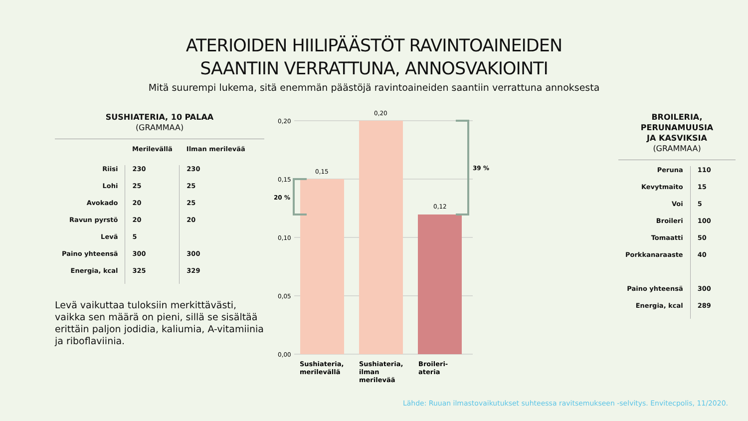ATERIOIDEN HIILIPÄÄSTÖT RAVINTOAINEIDEN
SAANTIIN VERRATTUNA, ANNOSVAKIOINTI
Mitä suurempi lukema, sitä enemmän päästöjä ravintoaineiden saantiin verrattuna annoksesta
SUSHIATERIA, 10 PALAA
(GRAMMAA)
| | Merilevällä | Ilman merilevää |
| --- | --- | --- |
| Riisi | 230 | 230 |
| Lohi | 25 | 25 |
| Avokado | 20 | 25 |
| Ravun pyrstö | 20 | 20 |
| Levä | 5 | |
| Paino yhteensä | 300 | 300 |
| Energia, kcal | 325 | 329 |
Levä vaikuttaa tuloksiin merkittävästi, vaikka sen määrä on pieni, sillä se sisältää erittäin paljon jodidia, kaliumia, A-vitamiinia ja riboflaviinia.
0,20
0,15
0,10
0,05
0,00
0,15
0,20
0,12
20 %
39 %
Sushiateria,
merilevällä
Sushiateria,
ilman
merilevää
Broileri-
ateria
BROILERIA,
PERUNAMUUSIA
JA KASVIKSIA
(GRAMMAA)
| Peruna | 110 |
| Kevytmaito | 15 |
| Voi | 5 |
| Broileri | 100 |
| Tomaatti | 50 |
| Porkkanaraaste | 40 |
| Paino yhteensä | 300 |
| Energia, kcal | 289 |
Lähde: Ruuan ilmastovaikutukset suhteessa ravitsemukseen -selvitys. Envitecpolis, 11/2020.